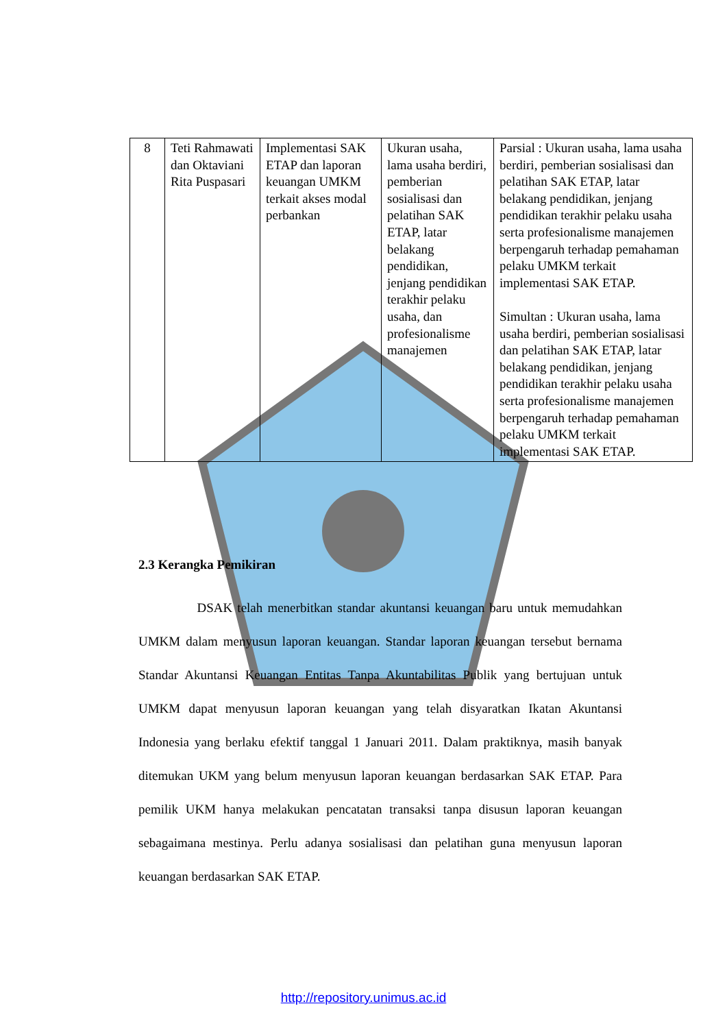| 8 | Teti Rahmawati dan Oktaviani Rita Puspasari | Implementasi SAK ETAP dan laporan keuangan UMKM terkait akses modal perbankan | Ukuran usaha, lama usaha berdiri, pemberian sosialisasi dan pelatihan SAK ETAP, latar belakang pendidikan, jenjang pendidikan terakhir pelaku usaha, dan profesionalisme manajemen | Parsial : Ukuran usaha, lama usaha berdiri, pemberian sosialisasi dan pelatihan SAK ETAP, latar belakang pendidikan, jenjang pendidikan terakhir pelaku usaha serta profesionalisme manajemen berpengaruh terhadap pemahaman pelaku UMKM terkait implementasi SAK ETAP. Simultan : Ukuran usaha, lama usaha berdiri, pemberian sosialisasi dan pelatihan SAK ETAP, latar belakang pendidikan, jenjang pendidikan terakhir pelaku usaha serta profesionalisme manajemen berpengaruh terhadap pemahaman pelaku UMKM terkait implementasi SAK ETAP. |
2.3 Kerangka Pemikiran
DSAK telah menerbitkan standar akuntansi keuangan baru untuk memudahkan UMKM dalam menyusun laporan keuangan. Standar laporan keuangan tersebut bernama Standar Akuntansi Keuangan Entitas Tanpa Akuntabilitas Publik yang bertujuan untuk UMKM dapat menyusun laporan keuangan yang telah disyaratkan Ikatan Akuntansi Indonesia yang berlaku efektif tanggal 1 Januari 2011. Dalam praktiknya, masih banyak ditemukan UKM yang belum menyusun laporan keuangan berdasarkan SAK ETAP. Para pemilik UKM hanya melakukan pencatatan transaksi tanpa disusun laporan keuangan sebagaimana mestinya. Perlu adanya sosialisasi dan pelatihan guna menyusun laporan keuangan berdasarkan SAK ETAP.
http://repository.unimus.ac.id